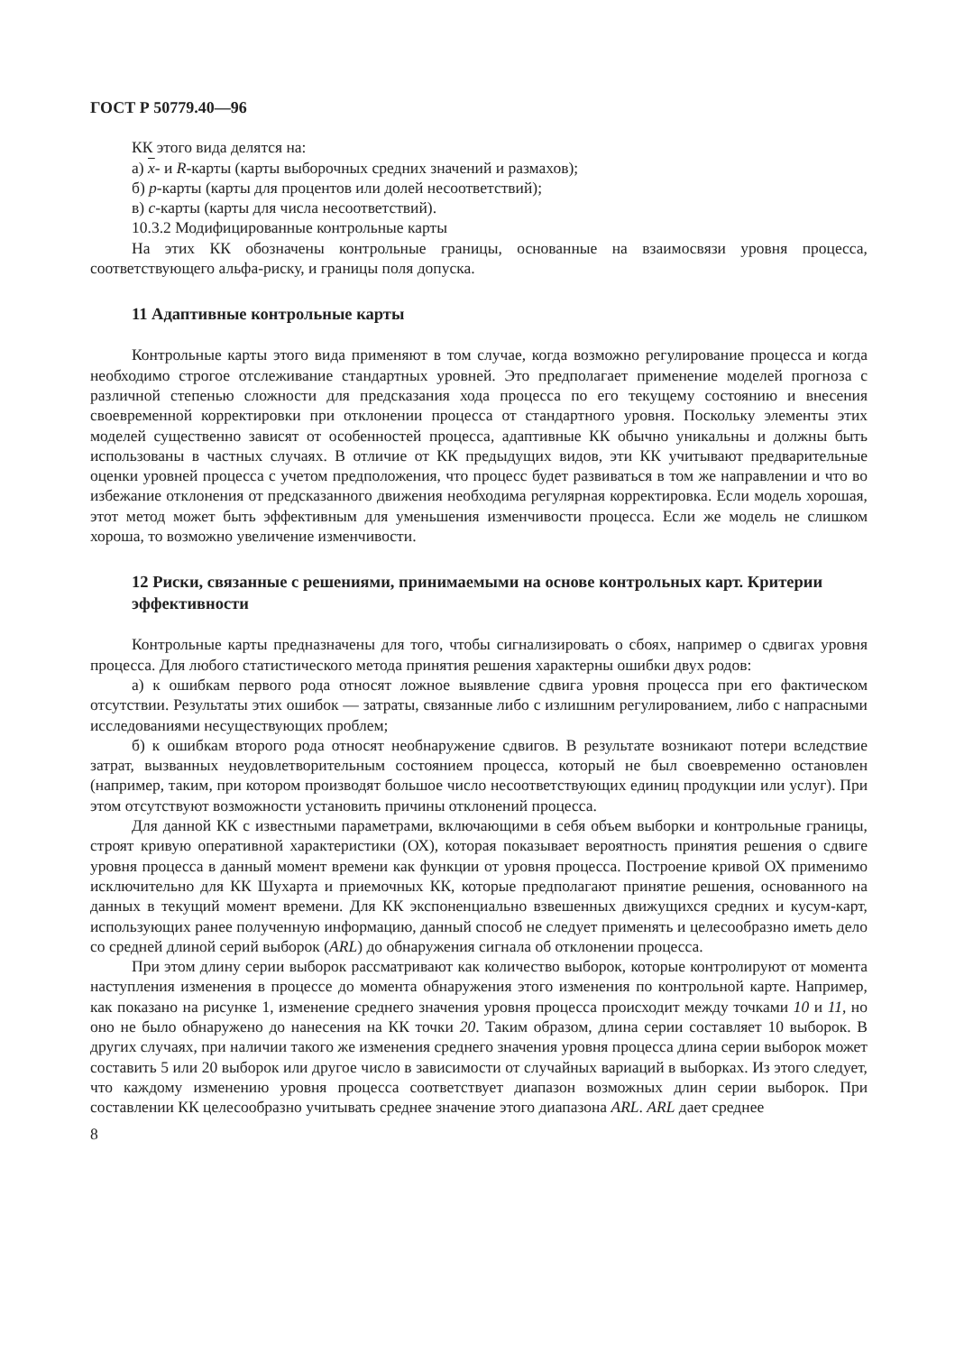ГОСТ Р 50779.40—96
КК этого вида делятся на:
а) x- и R-карты (карты выборочных средних значений и размахов);
б) р-карты (карты для процентов или долей несоответствий);
в) с-карты (карты для числа несоответствий).
10.3.2 Модифицированные контрольные карты
На этих КК обозначены контрольные границы, основанные на взаимосвязи уровня процесса, соответствующего альфа-риску, и границы поля допуска.
11 Адаптивные контрольные карты
Контрольные карты этого вида применяют в том случае, когда возможно регулирование процесса и когда необходимо строгое отслеживание стандартных уровней. Это предполагает применение моделей прогноза с различной степенью сложности для предсказания хода процесса по его текущему состоянию и внесения своевременной корректировки при отклонении процесса от стандартного уровня. Поскольку элементы этих моделей существенно зависят от особенностей процесса, адаптивные КК обычно уникальны и должны быть использованы в частных случаях. В отличие от КК предыдущих видов, эти КК учитывают предварительные оценки уровней процесса с учетом предположения, что процесс будет развиваться в том же направлении и что во избежание отклонения от предсказанного движения необходима регулярная корректировка. Если модель хорошая, этот метод может быть эффективным для уменьшения изменчивости процесса. Если же модель не слишком хороша, то возможно увеличение изменчивости.
12 Риски, связанные с решениями, принимаемыми на основе контрольных карт. Критерии эффективности
Контрольные карты предназначены для того, чтобы сигнализировать о сбоях, например о сдвигах уровня процесса. Для любого статистического метода принятия решения характерны ошибки двух родов:
а) к ошибкам первого рода относят ложное выявление сдвига уровня процесса при его фактическом отсутствии. Результаты этих ошибок — затраты, связанные либо с излишним регулированием, либо с напрасными исследованиями несуществующих проблем;
б) к ошибкам второго рода относят необнаружение сдвигов. В результате возникают потери вследствие затрат, вызванных неудовлетворительным состоянием процесса, который не был своевременно остановлен (например, таким, при котором производят большое число несоответствующих единиц продукции или услуг). При этом отсутствуют возможности установить причины отклонений процесса.
Для данной КК с известными параметрами, включающими в себя объем выборки и контрольные границы, строят кривую оперативной характеристики (ОХ), которая показывает вероятность принятия решения о сдвиге уровня процесса в данный момент времени как функции от уровня процесса. Построение кривой ОХ применимо исключительно для КК Шухарта и приемочных КК, которые предполагают принятие решения, основанного на данных в текущий момент времени. Для КК экспоненциально взвешенных движущихся средних и кусум-карт, использующих ранее полученную информацию, данный способ не следует применять и целесообразно иметь дело со средней длиной серий выборок (ARL) до обнаружения сигнала об отклонении процесса.
При этом длину серии выборок рассматривают как количество выборок, которые контролируют от момента наступления изменения в процессе до момента обнаружения этого изменения по контрольной карте. Например, как показано на рисунке 1, изменение среднего значения уровня процесса происходит между точками 10 и 11, но оно не было обнаружено до нанесения на КК точки 20. Таким образом, длина серии составляет 10 выборок. В других случаях, при наличии такого же изменения среднего значения уровня процесса длина серии выборок может составить 5 или 20 выборок или другое число в зависимости от случайных вариаций в выборках. Из этого следует, что каждому изменению уровня процесса соответствует диапазон возможных длин серии выборок. При составлении КК целесообразно учитывать среднее значение этого диапазона ARL. ARL дает среднее
8